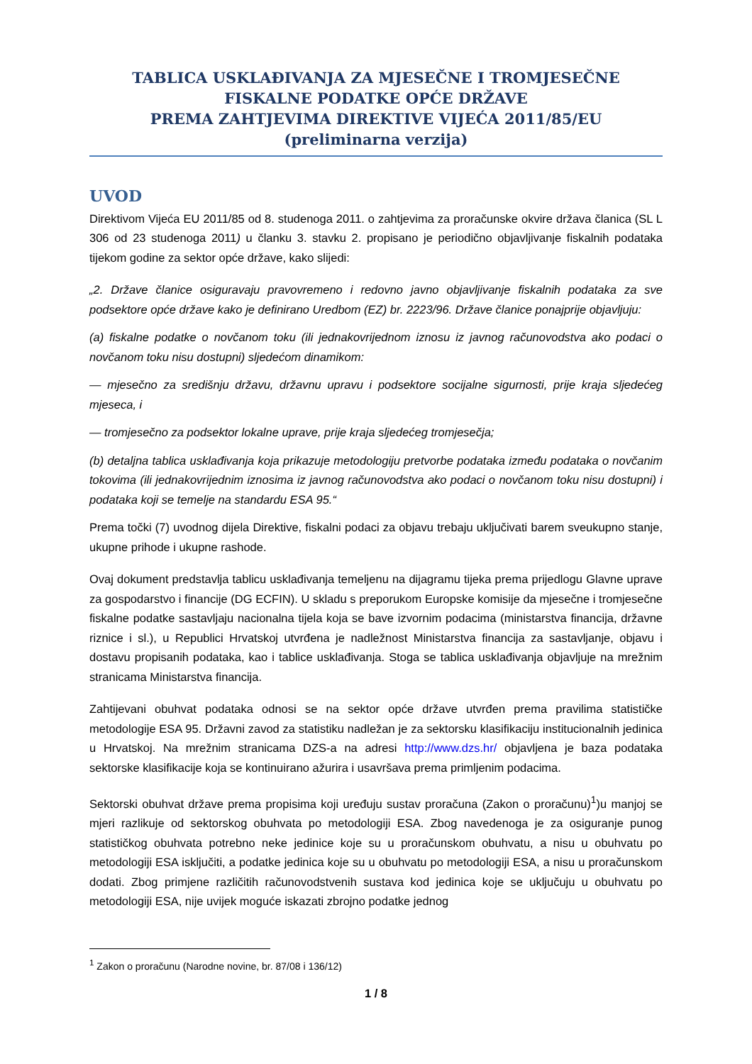TABLICA USKLAĐIVANJA ZA MJESEČNE I TROMJESEČNE FISKALNE PODATKE OPĆE DRŽAVE
PREMA ZAHTJEVIMA DIREKTIVE VIJEĆA 2011/85/EU
(preliminarna verzija)
UVOD
Direktivom Vijeća EU 2011/85 od 8. studenoga 2011. o zahtjevima za proračunske okvire država članica (SL L 306 od 23 studenoga 2011) u članku 3. stavku 2. propisano je periodično objavljivanje fiskalnih podataka tijekom godine za sektor opće države, kako slijedi:
„2. Države članice osiguravaju pravovremeno i redovno javno objavljivanje fiskalnih podataka za sve podsektore opće države kako je definirano Uredbom (EZ) br. 2223/96. Države članice ponajprije objavljuju:
(a) fiskalne podatke o novčanom toku (ili jednakovrijednom iznosu iz javnog računovodstva ako podaci o novčanom toku nisu dostupni) sljedećom dinamikom:
— mjesečno za središnju državu, državnu upravu i podsektore socijalne sigurnosti, prije kraja sljedećeg mjeseca, i
— tromjesečno za podsektor lokalne uprave, prije kraja sljedećeg tromjesečja;
(b) detaljna tablica usklađivanja koja prikazuje metodologiju pretvorbe podataka između podataka o novčanim tokovima (ili jednakovrijednim iznosima iz javnog računovodstva ako podaci o novčanom toku nisu dostupni) i podataka koji se temelje na standardu ESA 95.“
Prema točki (7) uvodnog dijela Direktive, fiskalni podaci za objavu trebaju uključivati barem sveukupno stanje, ukupne prihode i ukupne rashode.
Ovaj dokument predstavlja tablicu usklađivanja temeljenu na dijagramu tijeka prema prijedlogu Glavne uprave za gospodarstvo i financije (DG ECFIN). U skladu s preporukom Europske komisije da mjesečne i tromjesečne fiskalne podatke sastavljaju nacionalna tijela koja se bave izvornim podacima (ministarstva financija, državne riznice i sl.), u Republici Hrvatskoj utvrđena je nadležnost Ministarstva financija za sastavljanje, objavu i dostavu propisanih podataka, kao i tablice usklađivanja. Stoga se tablica usklađivanja objavljuje na mrežnim stranicama Ministarstva financija.
Zahtijevani obuhvat podataka odnosi se na sektor opće države utvrđen prema pravilima statističke metodologije ESA 95. Državni zavod za statistiku nadležan je za sektorsku klasifikaciju institucionalnih jedinica u Hrvatskoj. Na mrežnim stranicama DZS-a na adresi http://www.dzs.hr/ objavljena je baza podataka sektorske klasifikacije koja se kontinuirano ažurira i usavršava prema primljenim podacima.
Sektorski obuhvat države prema propisima koji uređuju sustav proračuna (Zakon o proračunu)<sup>1</sup>)u manjoj se mjeri razlikuje od sektorskog obuhvata po metodologiji ESA. Zbog navedenoga je za osiguranje punog statističkog obuhvata potrebno neke jedinice koje su u proračunskom obuhvatu, a nisu u obuhvatu po metodologiji ESA isključiti, a podatke jedinica koje su u obuhvatu po metodologiji ESA, a nisu u proračunskom dodati. Zbog primjene različitih računovodstvenih sustava kod jedinica koje se uključuju u obuhvatu po metodologiji ESA, nije uvijek moguće iskazati zbrojno podatke jednog
<sup>1</sup> Zakon o proračunu (Narodne novine, br. 87/08 i 136/12)
1 / 8